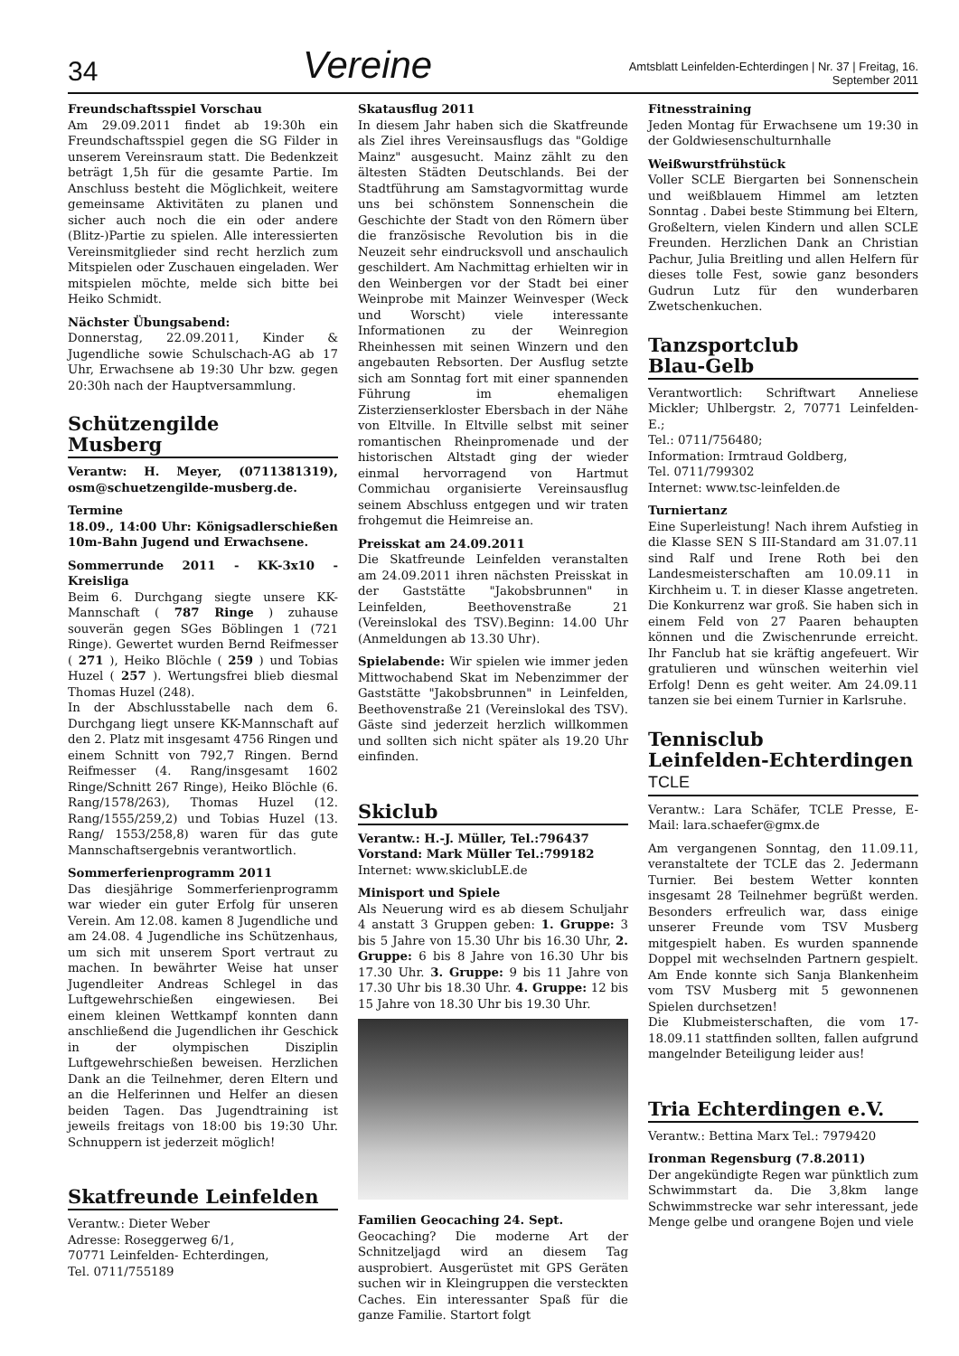34
Vereine
Amtsblatt Leinfelden-Echterdingen | Nr. 37 | Freitag, 16. September 2011
Freundschaftsspiel Vorschau
Am 29.09.2011 findet ab 19:30h ein Freundschaftsspiel gegen die SG Filder in unserem Vereinsraum statt. Die Bedenkzeit beträgt 1,5h für die gesamte Partie. Im Anschluss besteht die Möglichkeit, weitere gemeinsame Aktivitäten zu planen und sicher auch noch die ein oder andere (Blitz-)Partie zu spielen. Alle interessierten Vereinsmitglieder sind recht herzlich zum Mitspielen oder Zuschauen eingeladen. Wer mitspielen möchte, melde sich bitte bei Heiko Schmidt.
Nächster Übungsabend:
Donnerstag, 22.09.2011, Kinder & Jugendliche sowie Schulschach-AG ab 17 Uhr, Erwachsene ab 19:30 Uhr bzw. gegen 20:30h nach der Hauptversammlung.
Schützengilde
Musberg
Verantw: H. Meyer, (0711381319), osm@schuetzengilde-musberg.de.
Termine
18.09., 14:00 Uhr: Königsadlerschießen 10m-Bahn Jugend und Erwachsene.
Sommerrunde 2011 - KK-3x10 - Kreisliga
Beim 6. Durchgang siegte unsere KK-Mannschaft ( 787 Ringe ) zuhause souverän gegen SGes Böblingen 1 (721 Ringe). Gewertet wurden Bernd Reifmesser ( 271 ), Heiko Blöchle ( 259 ) und Tobias Huzel ( 257 ). Wertungsfrei blieb diesmal Thomas Huzel (248).
In der Abschlusstabelle nach dem 6. Durchgang liegt unsere KK-Mannschaft auf den 2. Platz mit insgesamt 4756 Ringen und einem Schnitt von 792,7 Ringen. Bernd Reifmesser (4. Rang/insgesamt 1602 Ringe/Schnitt 267 Ringe), Heiko Blöchle (6. Rang/1578/263), Thomas Huzel (12. Rang/1555/259,2) und Tobias Huzel (13. Rang/ 1553/258,8) waren für das gute Mannschaftsergebnis verantwortlich.
Sommerferienprogramm 2011
Das diesjährige Sommerferienprogramm war wieder ein guter Erfolg für unseren Verein. Am 12.08. kamen 8 Jugendliche und am 24.08. 4 Jugendliche ins Schützenhaus, um sich mit unserem Sport vertraut zu machen. In bewährter Weise hat unser Jugendleiter Andreas Schlegel in das Luftgewehrschießen eingewiesen. Bei einem kleinen Wettkampf konnten dann anschließend die Jugendlichen ihr Geschick in der olympischen Disziplin Luftgewehrschießen beweisen. Herzlichen Dank an die Teilnehmer, deren Eltern und an die Helferinnen und Helfer an diesen beiden Tagen. Das Jugendtraining ist jeweils freitags von 18:00 bis 19:30 Uhr. Schnuppern ist jederzeit möglich!
Skatfreunde Leinfelden
Verantw.: Dieter Weber
Adresse: Roseggerweg 6/1,
70771 Leinfelden- Echterdingen,
Tel. 0711/755189
Skatausflug 2011
In diesem Jahr haben sich die Skatfreunde als Ziel ihres Vereinsausflugs das "Goldige Mainz" ausgesucht. Mainz zählt zu den ältesten Städten Deutschlands. Bei der Stadtführung am Samstagvormittag wurde uns bei schönstem Sonnenschein die Geschichte der Stadt von den Römern über die französische Revolution bis in die Neuzeit sehr eindrucksvoll und anschaulich geschildert. Am Nachmittag erhielten wir in den Weinbergen vor der Stadt bei einer Weinprobe mit Mainzer Weinvesper (Weck und Worscht) viele interessante Informationen zu der Weinregion Rheinhessen mit seinen Winzern und den angebauten Rebsorten. Der Ausflug setzte sich am Sonntag fort mit einer spannenden Führung im ehemaligen Zisterzienserkloster Ebersbach in der Nähe von Eltville. In Eltville selbst mit seiner romantischen Rheinpromenade und der historischen Altstadt ging der wieder einmal hervorragend von Hartmut Commichau organisierte Vereinsausflug seinem Abschluss entgegen und wir traten frohgemut die Heimreise an.
Preisskat am 24.09.2011
Die Skatfreunde Leinfelden veranstalten am 24.09.2011 ihren nächsten Preisskat in der Gaststätte "Jakobsbrunnen" in Leinfelden, Beethovenstraße 21 (Vereinslokal des TSV).Beginn: 14.00 Uhr (Anmeldungen ab 13.30 Uhr).
Spielabende: Wir spielen wie immer jeden Mittwochabend Skat im Nebenzimmer der Gaststätte "Jakobsbrunnen" in Leinfelden, Beethovenstraße 21 (Vereinslokal des TSV). Gäste sind jederzeit herzlich willkommen und sollten sich nicht später als 19.20 Uhr einfinden.
Skiclub
Verantw.: H.-J. Müller, Tel.:796437
Vorstand: Mark Müller Tel.:799182
Internet: www.skiclubLE.de
Minisport und Spiele
Als Neuerung wird es ab diesem Schuljahr 4 anstatt 3 Gruppen geben: 1. Gruppe: 3 bis 5 Jahre von 15.30 Uhr bis 16.30 Uhr, 2. Gruppe: 6 bis 8 Jahre von 16.30 Uhr bis 17.30 Uhr. 3. Gruppe: 9 bis 11 Jahre von 17.30 Uhr bis 18.30 Uhr. 4. Gruppe: 12 bis 15 Jahre von 18.30 Uhr bis 19.30 Uhr.
Familien Geocaching 24. Sept.
Geocaching? Die moderne Art der Schnitzeljagd wird an diesem Tag ausprobiert. Ausgerüstet mit GPS Geräten suchen wir in Kleingruppen die versteckten Caches. Ein interessanter Spaß für die ganze Familie. Startort folgt
Fitnesstraining
Jeden Montag für Erwachsene um 19:30 in der Goldwiesenschulturnhalle
Weißwurstfrühstück
Voller SCLE Biergarten bei Sonnenschein und weißblauem Himmel am letzten Sonntag . Dabei beste Stimmung bei Eltern, Großeltern, vielen Kindern und allen SCLE Freunden. Herzlichen Dank an Christian Pachur, Julia Breitling und allen Helfern für dieses tolle Fest, sowie ganz besonders Gudrun Lutz für den wunderbaren Zwetschenkuchen.
Tanzsportclub
Blau-Gelb
Verantwortlich: Schriftwart Anneliese Mickler; Uhlbergstr. 2, 70771 Leinfelden-E.;
Tel.: 0711/756480;
Information: Irmtraud Goldberg,
Tel. 0711/799302
Internet: www.tsc-leinfelden.de
Turniertanz
Eine Superleistung! Nach ihrem Aufstieg in die Klasse SEN S III-Standard am 31.07.11 sind Ralf und Irene Roth bei den Landesmeisterschaften am 10.09.11 in Kirchheim u. T. in dieser Klasse angetreten. Die Konkurrenz war groß. Sie haben sich in einem Feld von 27 Paaren behaupten können und die Zwischenrunde erreicht. Ihr Fanclub hat sie kräftig angefeuert. Wir gratulieren und wünschen weiterhin viel Erfolg! Denn es geht weiter. Am 24.09.11 tanzen sie bei einem Turnier in Karlsruhe.
Tennisclub
Leinfelden-Echterdingen TCLE
Verantw.: Lara Schäfer, TCLE Presse, E-Mail: lara.schaefer@gmx.de
Am vergangenen Sonntag, den 11.09.11, veranstaltete der TCLE das 2. Jedermann Turnier. Bei bestem Wetter konnten insgesamt 28 Teilnehmer begrüßt werden. Besonders erfreulich war, dass einige unserer Freunde vom TSV Musberg mitgespielt haben. Es wurden spannende Doppel mit wechselnden Partnern gespielt. Am Ende konnte sich Sanja Blankenheim vom TSV Musberg mit 5 gewonnenen Spielen durchsetzen!
Die Klubmeisterschaften, die vom 17-18.09.11 stattfinden sollten, fallen aufgrund mangelnder Beteiligung leider aus!
Tria Echterdingen e.V.
Verantw.: Bettina Marx Tel.: 7979420
Ironman Regensburg (7.8.2011)
Der angekündigte Regen war pünktlich zum Schwimmstart da. Die 3,8km lange Schwimmstrecke war sehr interessant, jede Menge gelbe und orangene Bojen und viele